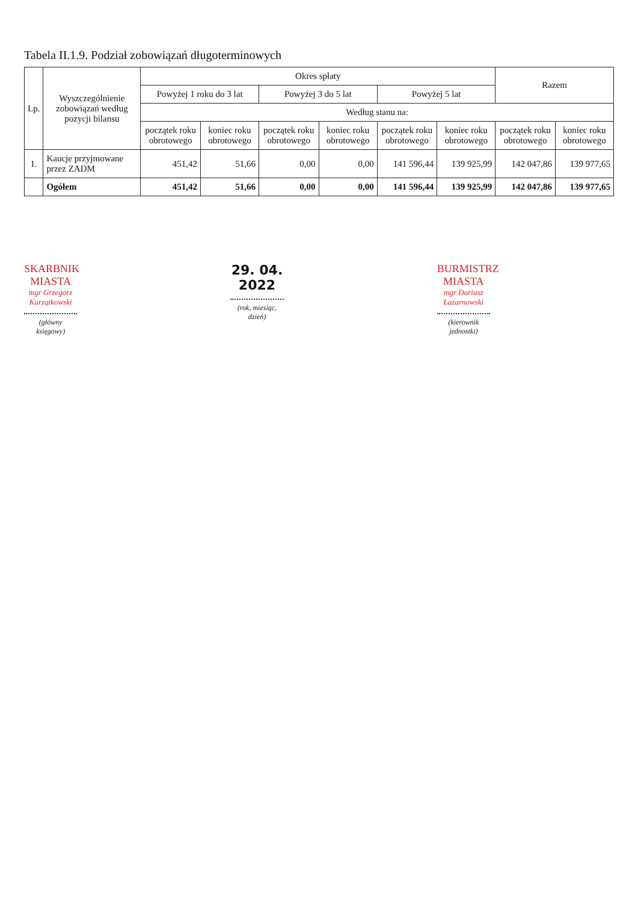Tabela II.1.9. Podział zobowiązań długoterminowych
| Lp. | Wyszczególnienie zobowiązań według pozycji bilansu | Okres spłaty | | | | | | Razem | |
| --- | --- | --- | --- | --- | --- | --- | --- | --- | --- |
| | | Powyżej 1 roku do 3 lat | | Powyżej 3 do 5 lat | | Powyżej 5 lat | | | |
| | | Według stanu na: | | | | | | | |
| | | początek roku obrotowego | koniec roku obrotowego | początek roku obrotowego | koniec roku obrotowego | początek roku obrotowego | koniec roku obrotowego | początek roku obrotowego | koniec roku obrotowego |
| 1. | Kaucje przyjmowane przez ZADM | 451,42 | 51,66 | 0,00 | 0,00 | 141 596,44 | 139 925,99 | 142 047,86 | 139 977,65 |
| | Ogółem | 451,42 | 51,66 | 0,00 | 0,00 | 141 596,44 | 139 925,99 | 142 047,86 | 139 977,65 |
SKARBNIK MIASTA
mgr Grzegorz Kurzątkowski
(główny księgowy)
29. 04. 2022
(rok, miesiąc, dzień)
BURMISTRZ MIASTA
mgr Dariusz Łazarnowski
(kierownik jednostki)